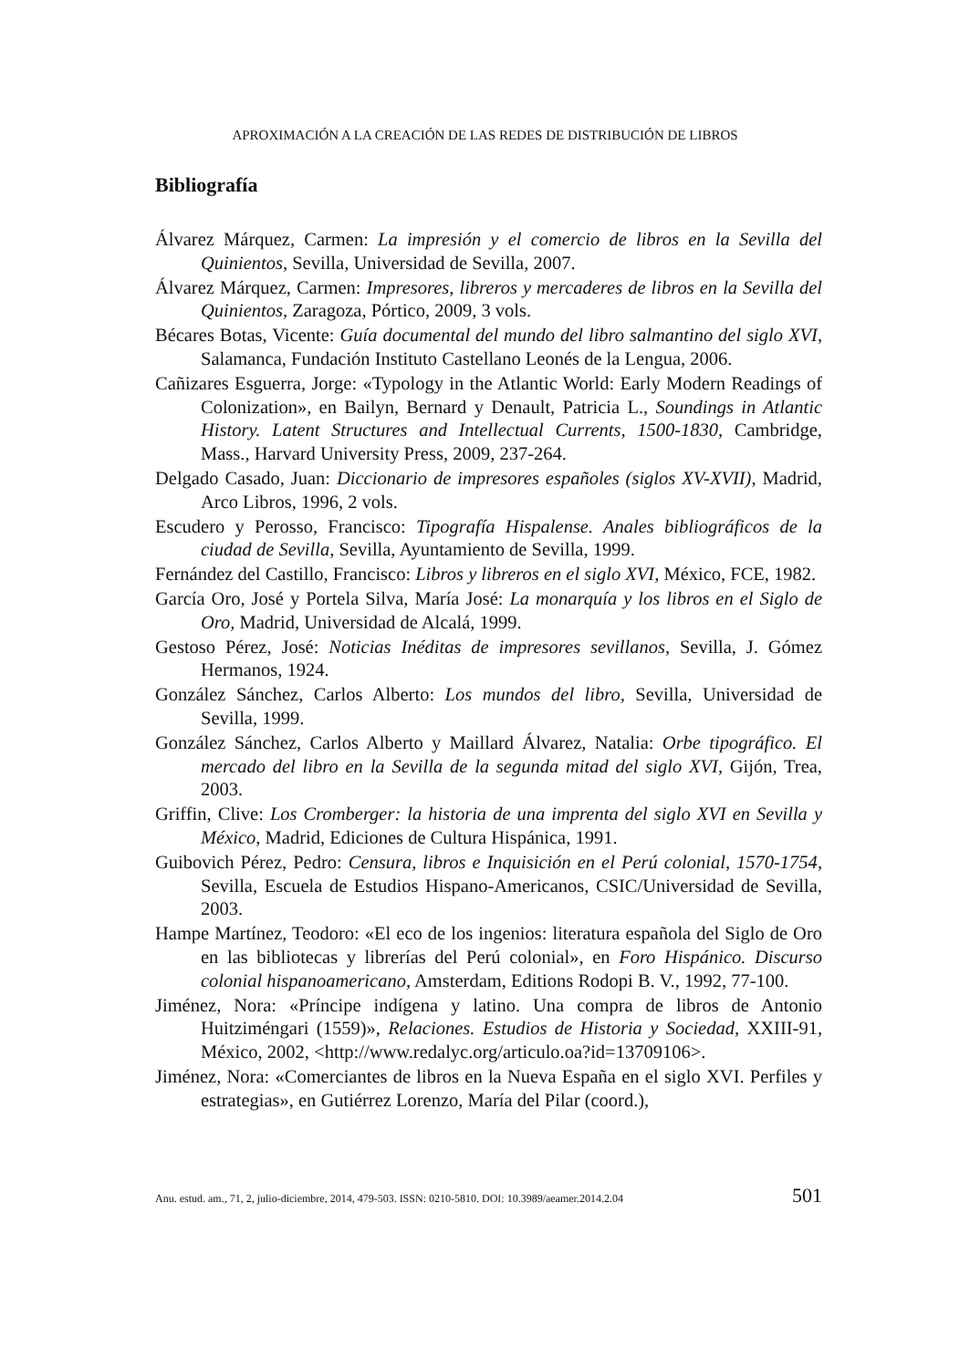APROXIMACIÓN A LA CREACIÓN DE LAS REDES DE DISTRIBUCIÓN DE LIBROS
Bibliografía
Álvarez Márquez, Carmen: La impresión y el comercio de libros en la Sevilla del Quinientos, Sevilla, Universidad de Sevilla, 2007.
Álvarez Márquez, Carmen: Impresores, libreros y mercaderes de libros en la Sevilla del Quinientos, Zaragoza, Pórtico, 2009, 3 vols.
Bécares Botas, Vicente: Guía documental del mundo del libro salmantino del siglo XVI, Salamanca, Fundación Instituto Castellano Leonés de la Lengua, 2006.
Cañizares Esguerra, Jorge: «Typology in the Atlantic World: Early Modern Readings of Colonization», en Bailyn, Bernard y Denault, Patricia L., Soundings in Atlantic History. Latent Structures and Intellectual Currents, 1500-1830, Cambridge, Mass., Harvard University Press, 2009, 237-264.
Delgado Casado, Juan: Diccionario de impresores españoles (siglos XV-XVII), Madrid, Arco Libros, 1996, 2 vols.
Escudero y Perosso, Francisco: Tipografía Hispalense. Anales bibliográficos de la ciudad de Sevilla, Sevilla, Ayuntamiento de Sevilla, 1999.
Fernández del Castillo, Francisco: Libros y libreros en el siglo XVI, México, FCE, 1982.
García Oro, José y Portela Silva, María José: La monarquía y los libros en el Siglo de Oro, Madrid, Universidad de Alcalá, 1999.
Gestoso Pérez, José: Noticias Inéditas de impresores sevillanos, Sevilla, J. Gómez Hermanos, 1924.
González Sánchez, Carlos Alberto: Los mundos del libro, Sevilla, Universidad de Sevilla, 1999.
González Sánchez, Carlos Alberto y Maillard Álvarez, Natalia: Orbe tipográfico. El mercado del libro en la Sevilla de la segunda mitad del siglo XVI, Gijón, Trea, 2003.
Griffin, Clive: Los Cromberger: la historia de una imprenta del siglo XVI en Sevilla y México, Madrid, Ediciones de Cultura Hispánica, 1991.
Guibovich Pérez, Pedro: Censura, libros e Inquisición en el Perú colonial, 1570-1754, Sevilla, Escuela de Estudios Hispano-Americanos, CSIC/Universidad de Sevilla, 2003.
Hampe Martínez, Teodoro: «El eco de los ingenios: literatura española del Siglo de Oro en las bibliotecas y librerías del Perú colonial», en Foro Hispánico. Discurso colonial hispanoamericano, Amsterdam, Editions Rodopi B. V., 1992, 77-100.
Jiménez, Nora: «Príncipe indígena y latino. Una compra de libros de Antonio Huitziméngari (1559)», Relaciones. Estudios de Historia y Sociedad, XXIII-91, México, 2002, <http://www.redalyc.org/articulo.oa?id=13709106>.
Jiménez, Nora: «Comerciantes de libros en la Nueva España en el siglo XVI. Perfiles y estrategias», en Gutiérrez Lorenzo, María del Pilar (coord.),
Anu. estud. am., 71, 2, julio-diciembre, 2014, 479-503. ISSN: 0210-5810. DOI: 10.3989/aeamer.2014.2.04 501